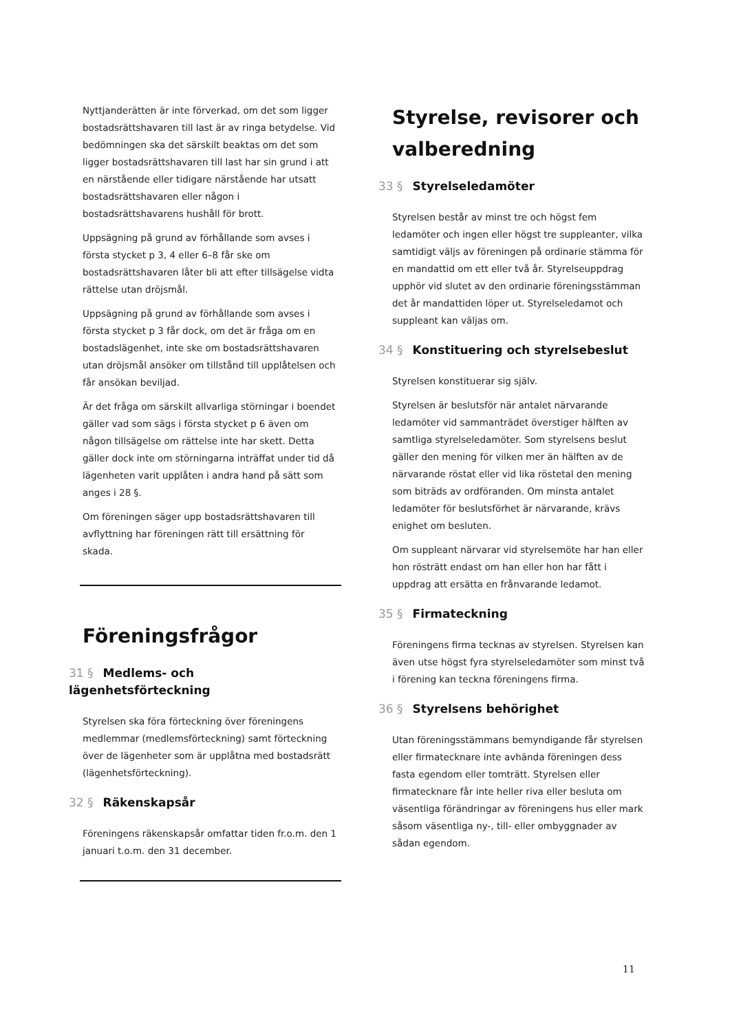Nyttjanderätten är inte förverkad, om det som ligger bostadsrättshavaren till last är av ringa betydelse. Vid bedömningen ska det särskilt beaktas om det som ligger bostadsrättshavaren till last har sin grund i att en närstående eller tidigare närstående har utsatt bostadsrättshavaren eller någon i bostadsrättshavarens hushåll för brott.
Uppsägning på grund av förhållande som avses i första stycket p 3, 4 eller 6–8 får ske om bostadsrättshavaren låter bli att efter tillsägelse vidta rättelse utan dröjsmål.
Uppsägning på grund av förhållande som avses i första stycket p 3 får dock, om det är fråga om en bostadslägenhet, inte ske om bostadsrättshavaren utan dröjsmål ansöker om tillstånd till upplåtelsen och får ansökan beviljad.
Är det fråga om särskilt allvarliga störningar i boendet gäller vad som sägs i första stycket p 6 även om någon tillsägelse om rättelse inte har skett. Detta gäller dock inte om störningarna inträffat under tid då lägenheten varit upplåten i andra hand på sätt som anges i 28 §.
Om föreningen säger upp bostadsrättshavaren till avflyttning har föreningen rätt till ersättning för skada.
Föreningsfrågor
31 § Medlems- och lägenhetsförteckning
Styrelsen ska föra förteckning över föreningens medlemmar (medlemsförteckning) samt förteckning över de lägenheter som är upplåtna med bostadsrätt (lägenhetsförteckning).
32 § Räkenskapsår
Föreningens räkenskapsår omfattar tiden fr.o.m. den 1 januari t.o.m. den 31 december.
Styrelse, revisorer och valberedning
33 § Styrelseledamöter
Styrelsen består av minst tre och högst fem ledamöter och ingen eller högst tre suppleanter, vilka samtidigt väljs av föreningen på ordinarie stämma för en mandattid om ett eller två år. Styrelseuppdrag upphör vid slutet av den ordinarie föreningsstämman det år mandattiden löper ut. Styrelseledamot och suppleant kan väljas om.
34 § Konstituering och styrelsebeslut
Styrelsen konstituerar sig själv.
Styrelsen är beslutsför när antalet närvarande ledamöter vid sammanträdet överstiger hälften av samtliga styrelseledamöter. Som styrelsens beslut gäller den mening för vilken mer än hälften av de närvarande röstat eller vid lika röstetal den mening som biträds av ordföranden. Om minsta antalet ledamöter för beslutsförhet är närvarande, krävs enighet om besluten.
Om suppleant närvarar vid styrelsemöte har han eller hon rösträtt endast om han eller hon har fått i uppdrag att ersätta en frånvarande ledamot.
35 § Firmateckning
Föreningens firma tecknas av styrelsen. Styrelsen kan även utse högst fyra styrelseledamöter som minst två i förening kan teckna föreningens firma.
36 § Styrelsens behörighet
Utan föreningsstämmans bemyndigande får styrelsen eller firmatecknare inte avhända föreningen dess fasta egendom eller tomträtt. Styrelsen eller firmatecknare får inte heller riva eller besluta om väsentliga förändringar av föreningens hus eller mark såsom väsentliga ny-, till- eller ombyggnader av sådan egendom.
11